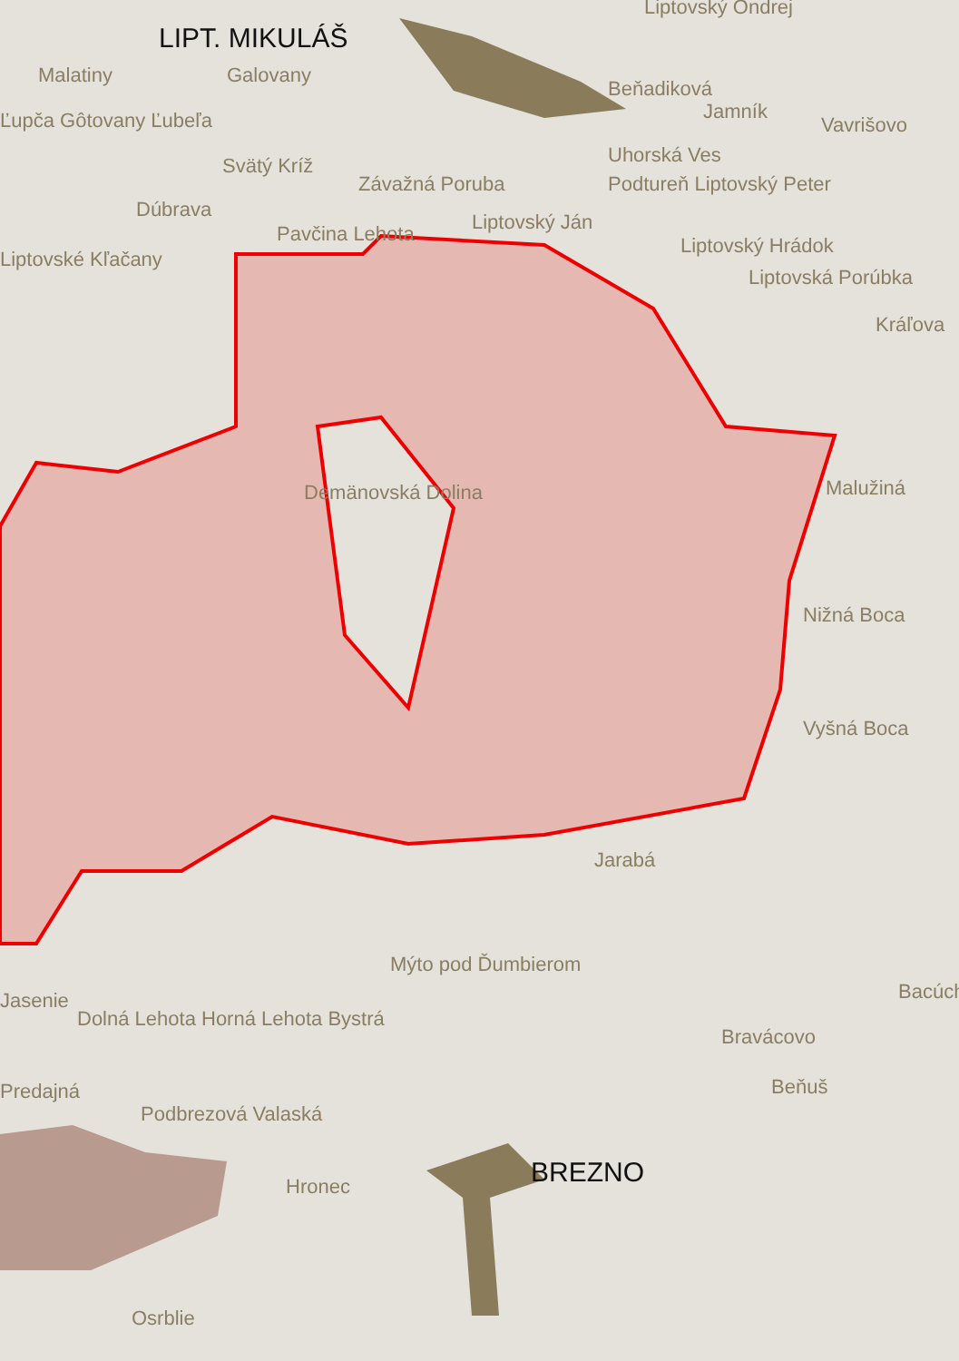LIPT. MIKULÁŠ
Malatiny Galovany
Liptovský Ondrej
Beňadiková
Jamník
Vavrišovo
Ľupča Gôtovany Ľubeľa
Svätý Kríž Uhorská Ves
Závažná Poruba Podtureň Liptovský Peter
Dúbrava
Pavčina Lehota Liptovský Ján
Liptovské Kľačany
Liptovský Hrádok
Liptovská Porúbka
Kráľova
Demänovská Dolina Malužiná
Nižná Boca
Vyšná Boca
Jarabá
Mýto pod Ďumbierom
Bacúch
Jasenie
Dolná Lehota Horná Lehota Bystrá
Bravácovo
Predajná Beňuš
Podbrezová Valaská
BREZNO
Hronec
Osrblie